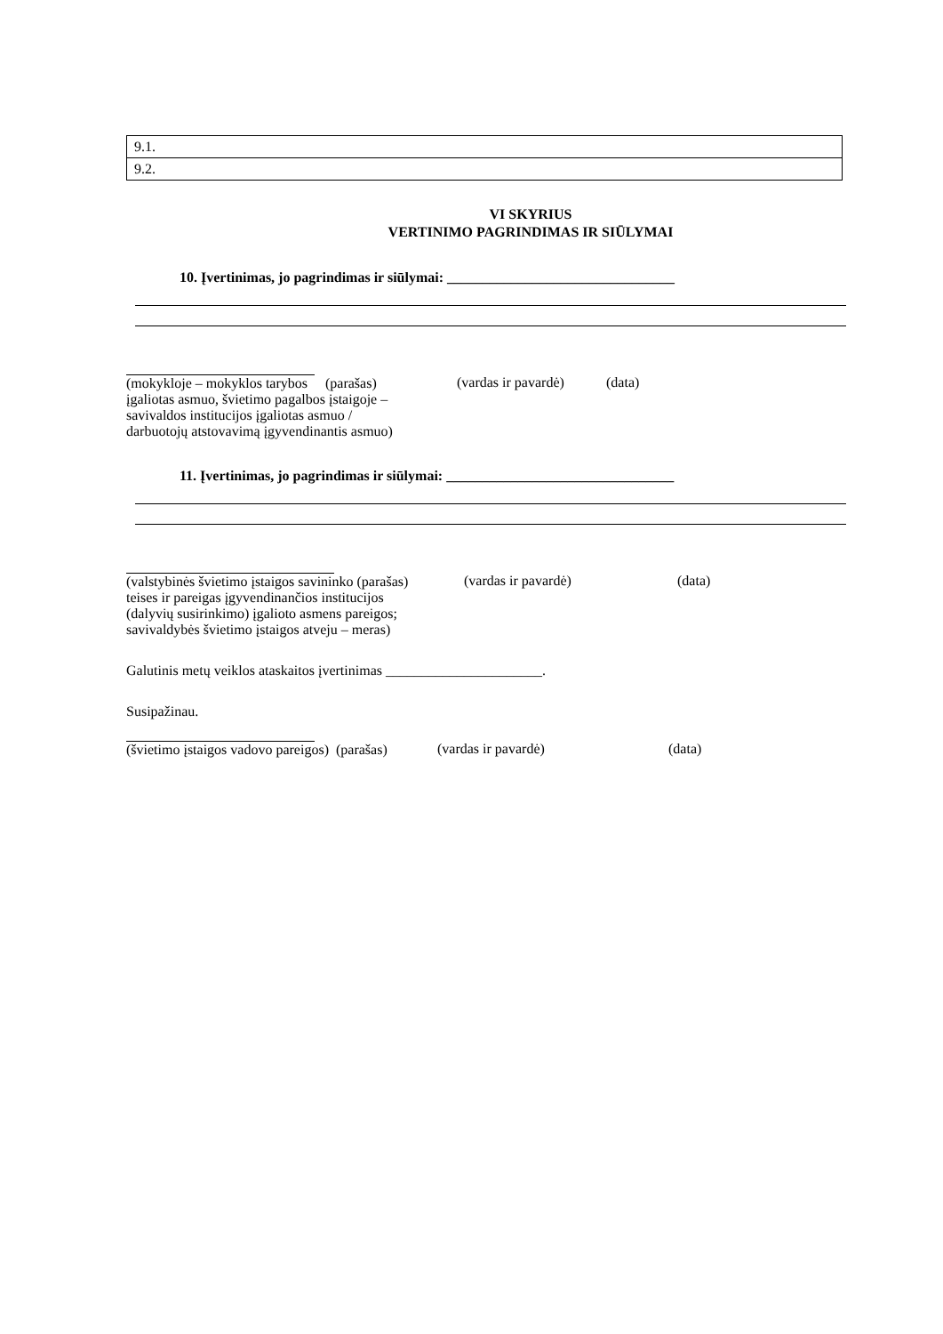| 9.1. |
| 9.2. |
VI SKYRIUS
VERTINIMO PAGRINDIMAS IR SIŪLYMAI
10. Įvertinimas, jo pagrindimas ir siūlymai: ________________________________
(mokykloje – mokyklos tarybos (parašas)
įgaliotas asmuo, švietimo pagalbos įstaigoje –
savivaldos institucijos įgaliotas asmuo /
darbuotojų atstovavimą įgyvendinantis asmuo)
(vardas ir pavardė) (data)
11. Įvertinimas, jo pagrindimas ir siūlymai: ________________________________
(valstybinės švietimo įstaigos savininko (parašas)
teises ir pareigas įgyvendinančios institucijos
(dalyvių susirinkimo) įgalioto asmens pareigos;
savivaldybės švietimo įstaigos atveju – meras)
(vardas ir pavardė) (data)
Galutinis metų veiklos ataskaitos įvertinimas ______________________.
Susipažinau.
(švietimo įstaigos vadovo pareigos) (parašas)
(vardas ir pavardė) (data)